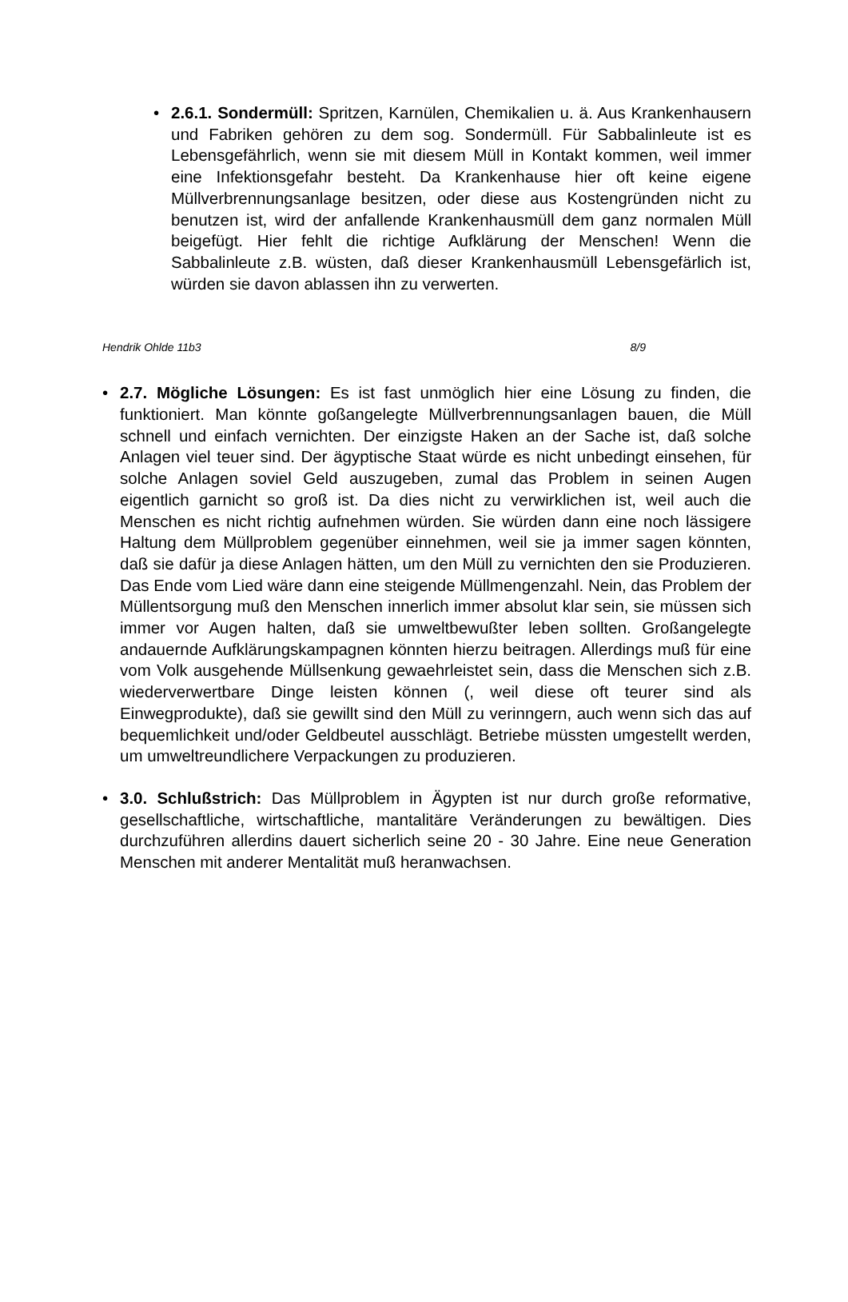• 2.6.1. Sondermüll: Spritzen, Karnülen, Chemikalien u. ä. Aus Krankenhausern und Fabriken gehören zu dem sog. Sondermüll. Für Sabbalinleute ist es Lebensgefährlich, wenn sie mit diesem Müll in Kontakt kommen, weil immer eine Infektionsgefahr besteht. Da Krankenhause hier oft keine eigene Müllverbrennungsanlage besitzen, oder diese aus Kostengründen nicht zu benutzen ist, wird der anfallende Krankenhausmüll dem ganz normalen Müll beigefügt. Hier fehlt die richtige Aufklärung der Menschen! Wenn die Sabbalinleute z.B. wüsten, daß dieser Krankenhausmüll Lebensgefärlich ist, würden sie davon ablassen ihn zu verwerten.
Hendrik Ohlde 11b3 8/9
• 2.7. Mögliche Lösungen: Es ist fast unmöglich hier eine Lösung zu finden, die funktioniert. Man könnte goßangelegte Müllverbrennungsanlagen bauen, die Müll schnell und einfach vernichten. Der einzigste Haken an der Sache ist, daß solche Anlagen viel teuer sind. Der ägyptische Staat würde es nicht unbedingt einsehen, für solche Anlagen soviel Geld auszugeben, zumal das Problem in seinen Augen eigentlich garnicht so groß ist. Da dies nicht zu verwirklichen ist, weil auch die Menschen es nicht richtig aufnehmen würden. Sie würden dann eine noch lässigere Haltung dem Müllproblem gegenüber einnehmen, weil sie ja immer sagen könnten, daß sie dafür ja diese Anlagen hätten, um den Müll zu vernichten den sie Produzieren. Das Ende vom Lied wäre dann eine steigende Müllmengenzahl. Nein, das Problem der Müllentsorgung muß den Menschen innerlich immer absolut klar sein, sie müssen sich immer vor Augen halten, daß sie umweltbewußter leben sollten. Großangelegte andauernde Aufklärungskampagnen könnten hierzu beitragen. Allerdings muß für eine vom Volk ausgehende Müllsenkung gewaehrleistet sein, dass die Menschen sich z.B. wiederverwertbare Dinge leisten können (, weil diese oft teurer sind als Einwegprodukte), daß sie gewillt sind den Müll zu verinngern, auch wenn sich das auf bequemlichkeit und/oder Geldbeutel ausschlägt. Betriebe müssten umgestellt werden, um umweltreundlichere Verpackungen zu produzieren.
• 3.0. Schlußstrich: Das Müllproblem in Ägypten ist nur durch große reformative, gesellschaftliche, wirtschaftliche, mantalitäre Veränderungen zu bewältigen. Dies durchzuführen allerdins dauert sicherlich seine 20 - 30 Jahre. Eine neue Generation Menschen mit anderer Mentalität muß heranwachsen.